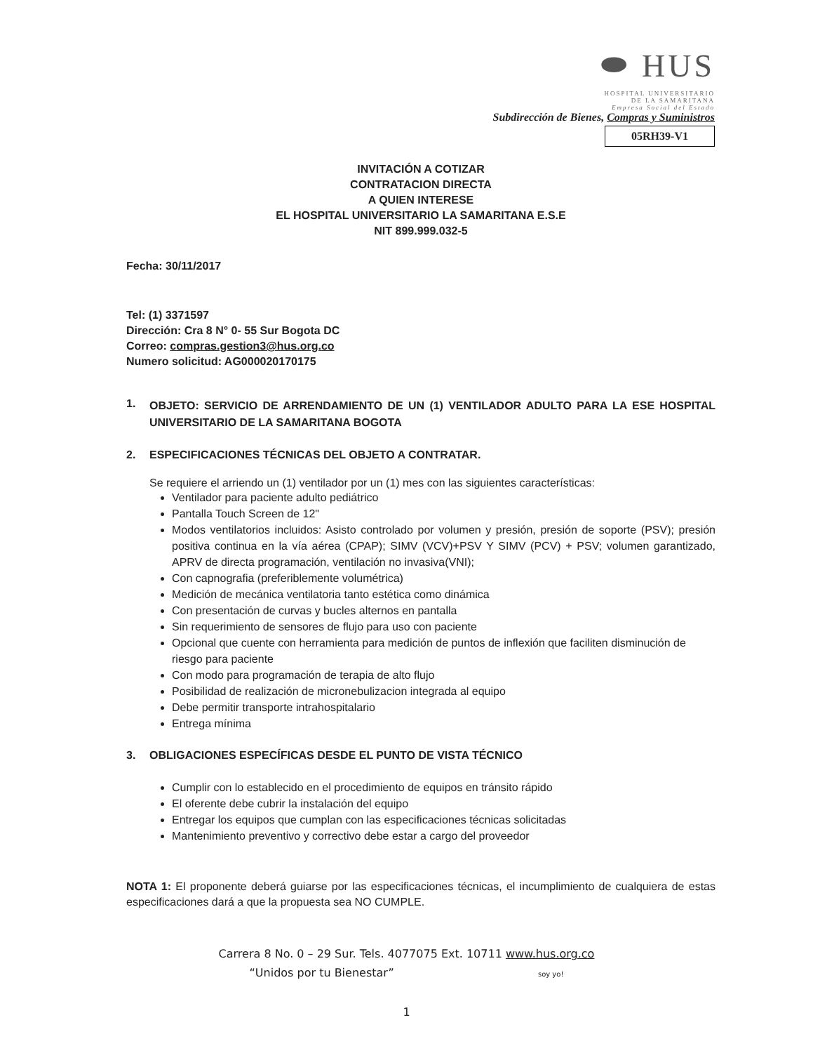⬬ HUS
HOSPITAL UNIVERSITARIO
DE LA SAMARITANA
Empresa Social del Estado
Subdirección de Bienes, Compras y Suministros
05RH39-V1
INVITACIÓN A COTIZAR
CONTRATACION DIRECTA
A QUIEN INTERESE
EL HOSPITAL UNIVERSITARIO LA SAMARITANA E.S.E
NIT 899.999.032-5
Fecha: 30/11/2017
Tel: (1) 3371597
Dirección: Cra 8 N° 0- 55 Sur Bogota DC
Correo: compras.gestion3@hus.org.co
Numero solicitud: AG000020170175
1.
OBJETO: SERVICIO DE ARRENDAMIENTO DE UN (1) VENTILADOR ADULTO PARA LA ESE HOSPITAL UNIVERSITARIO DE LA SAMARITANA BOGOTA
2. ESPECIFICACIONES TÉCNICAS DEL OBJETO A CONTRATAR.
Se requiere el arriendo un (1) ventilador por un (1) mes con las siguientes características:
Ventilador para paciente adulto pediátrico
Pantalla Touch Screen de 12"
Modos ventilatorios incluidos: Asisto controlado por volumen y presión, presión de soporte (PSV); presión positiva continua en la vía aérea (CPAP); SIMV (VCV)+PSV Y SIMV (PCV) + PSV; volumen garantizado, APRV de directa programación, ventilación no invasiva(VNI);
Con capnografia (preferiblemente volumétrica)
Medición de mecánica ventilatoria tanto estética como dinámica
Con presentación de curvas y bucles alternos en pantalla
Sin requerimiento de sensores de flujo para uso con paciente
Opcional que cuente con herramienta para medición de puntos de inflexión que faciliten disminución de riesgo para paciente
Con modo para programación de terapia de alto flujo
Posibilidad de realización de micronebulizacion integrada al equipo
Debe permitir transporte intrahospitalario
Entrega mínima
3. OBLIGACIONES ESPECÍFICAS DESDE EL PUNTO DE VISTA TÉCNICO
Cumplir con lo establecido en el procedimiento de equipos en tránsito rápido
El oferente debe cubrir la instalación del equipo
Entregar los equipos que cumplan con las especificaciones técnicas solicitadas
Mantenimiento preventivo y correctivo debe estar a cargo del proveedor
NOTA 1: El proponente deberá guiarse por las especificaciones técnicas, el incumplimiento de cualquiera de estas especificaciones dará a que la propuesta sea NO CUMPLE.
Carrera 8 No. 0 – 29 Sur. Tels. 4077075 Ext. 10711 www.hus.org.co
“Unidos por tu Bienestar” soy yo!
1